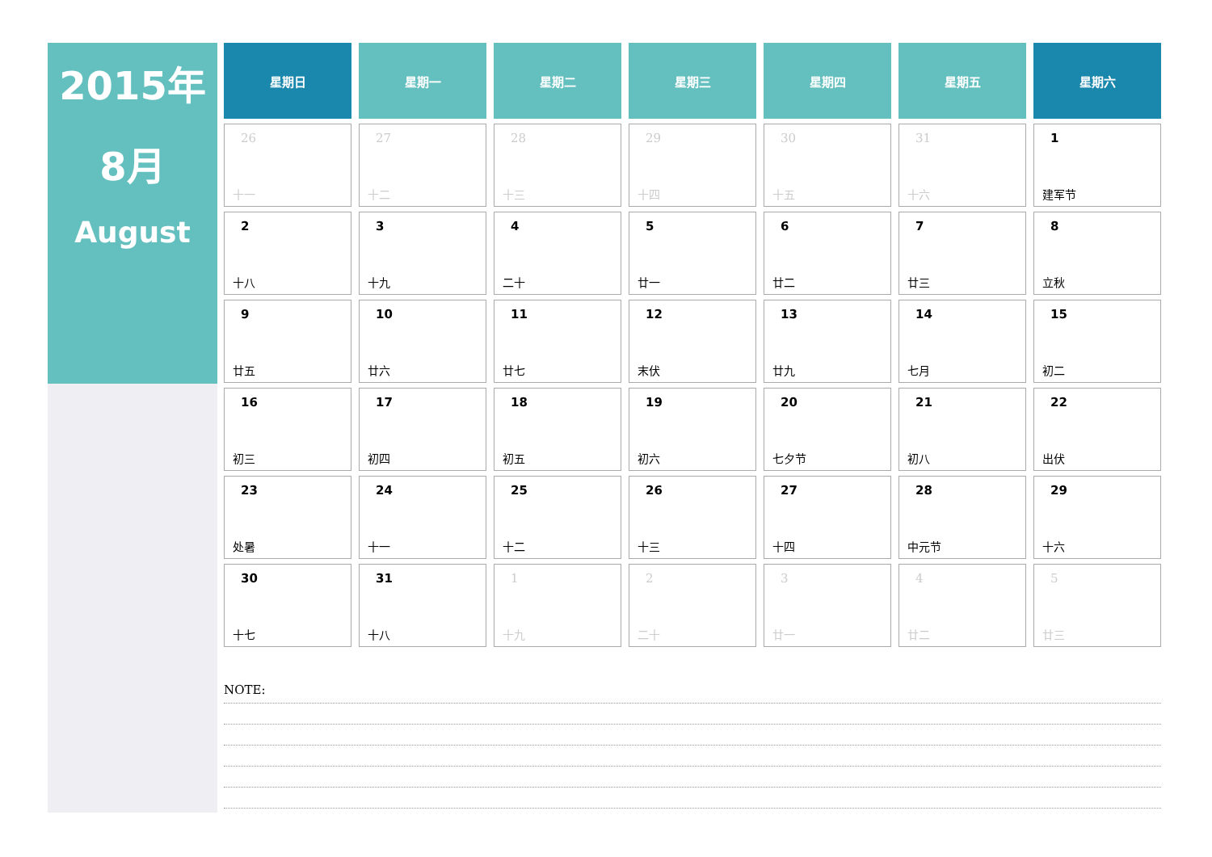2015年
8月
August
| 星期日 | 星期一 | 星期二 | 星期三 | 星期四 | 星期五 | 星期六 |
| --- | --- | --- | --- | --- | --- | --- |
| 26 十一 | 27 十二 | 28 十三 | 29 十四 | 30 十五 | 31 十六 | 1 建军节 |
| 2 十八 | 3 十九 | 4 二十 | 5 廿一 | 6 廿二 | 7 廿三 | 8 立秋 |
| 9 廿五 | 10 廿六 | 11 廿七 | 12 末伏 | 13 廿九 | 14 七月 | 15 初二 |
| 16 初三 | 17 初四 | 18 初五 | 19 初六 | 20 七夕节 | 21 初八 | 22 出伏 |
| 23 处暑 | 24 十一 | 25 十二 | 26 十三 | 27 十四 | 28 中元节 | 29 十六 |
| 30 十七 | 31 十八 | 1 十九 | 2 二十 | 3 廿一 | 4 廿二 | 5 廿三 |
NOTE: